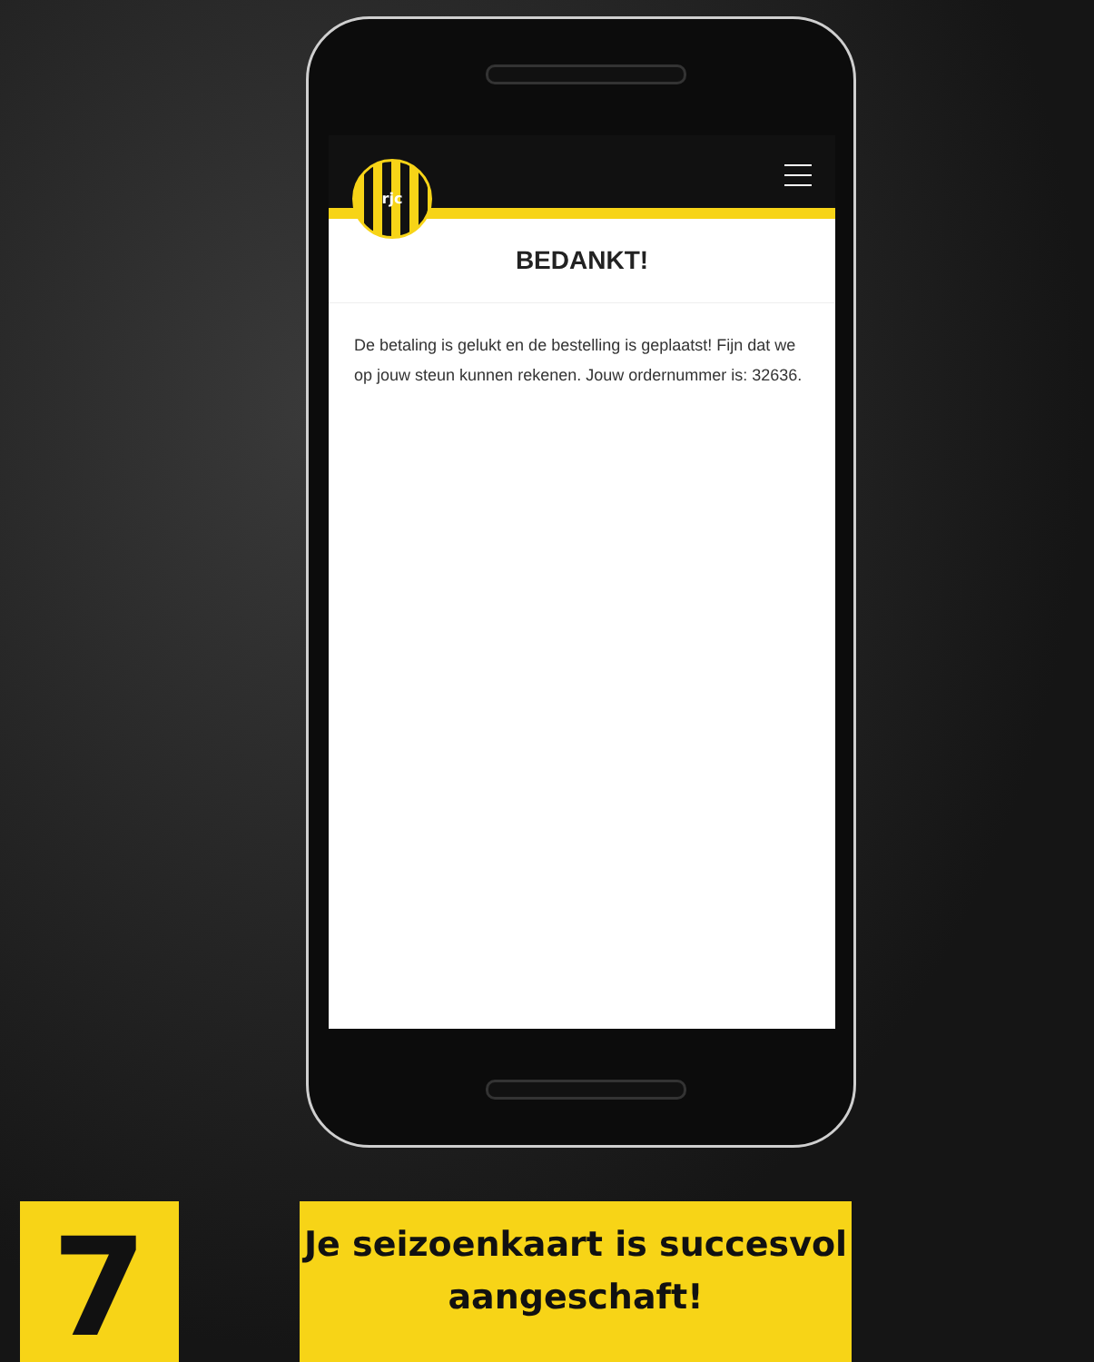rjc
BEDANKT!
De betaling is gelukt en de bestelling is geplaatst! Fijn dat we op jouw steun kunnen rekenen. Jouw ordernummer is: 32636.
7
Je seizoenkaart is succesvol
aangeschaft!